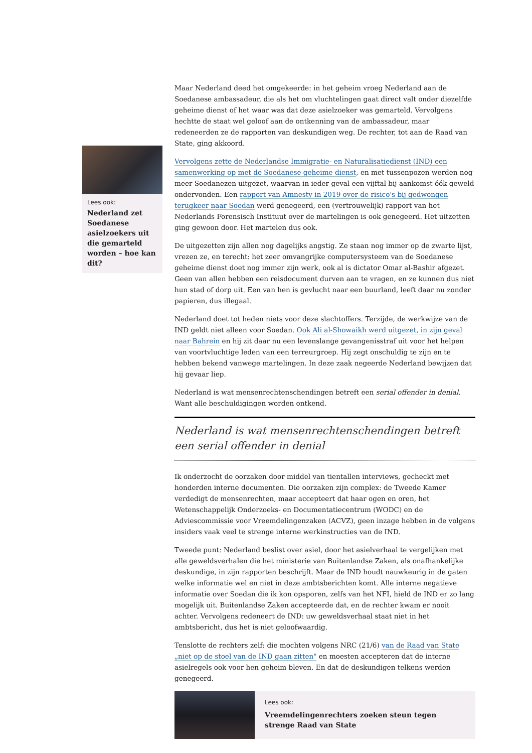Maar Nederland deed het omgekeerde: in het geheim vroeg Nederland aan de Soedanese ambassadeur, die als het om vluchtelingen gaat direct valt onder diezelfde geheime dienst of het waar was dat deze asielzoeker was gemarteld. Vervolgens hechtte de staat wel geloof aan de ontkenning van de ambassadeur, maar redeneerden ze de rapporten van deskundigen weg. De rechter, tot aan de Raad van State, ging akkoord.
Vervolgens zette de Nederlandse Immigratie- en Naturalisatiedienst (IND) een samenwerking op met de Soedanese geheime dienst, en met tussenpozen werden nog meer Soedanezen uitgezet, waarvan in ieder geval een vijftal bij aankomst óók geweld ondervonden. Een rapport van Amnesty in 2019 over de risico's bij gedwongen terugkeer naar Soedan werd genegeerd, een (vertrouwelijk) rapport van het Nederlands Forensisch Instituut over de martelingen is ook genegeerd. Het uitzetten ging gewoon door. Het martelen dus ook.
De uitgezetten zijn allen nog dagelijks angstig. Ze staan nog immer op de zwarte lijst, vrezen ze, en terecht: het zeer omvangrijke computersysteem van de Soedanese geheime dienst doet nog immer zijn werk, ook al is dictator Omar al-Bashir afgezet. Geen van allen hebben een reisdocument durven aan te vragen, en ze kunnen dus niet hun stad of dorp uit. Een van hen is gevlucht naar een buurland, leeft daar nu zonder papieren, dus illegaal.
Nederland doet tot heden niets voor deze slachtoffers. Terzijde, de werkwijze van de IND geldt niet alleen voor Soedan. Ook Ali al-Showaikh werd uitgezet, in zijn geval naar Bahrein en hij zit daar nu een levenslange gevangenisstraf uit voor het helpen van voortvluchtige leden van een terreurgroep. Hij zegt onschuldig te zijn en te hebben bekend vanwege martelingen. In deze zaak negeerde Nederland bewijzen dat hij gevaar liep.
Nederland is wat mensenrechtenschendingen betreft een serial offender in denial. Want alle beschuldigingen worden ontkend.
Nederland is wat mensenrechtenschendingen betreft een serial offender in denial
Ik onderzocht de oorzaken door middel van tientallen interviews, gecheckt met honderden interne documenten. Die oorzaken zijn complex: de Tweede Kamer verdedigt de mensenrechten, maar accepteert dat haar ogen en oren, het Wetenschappelijk Onderzoeks- en Documentatiecentrum (WODC) en de Adviescommissie voor Vreemdelingenzaken (ACVZ), geen inzage hebben in de volgens insiders vaak veel te strenge interne werkinstructies van de IND.
Tweede punt: Nederland beslist over asiel, door het asielverhaal te vergelijken met alle geweldsverhalen die het ministerie van Buitenlandse Zaken, als onafhankelijke deskundige, in zijn rapporten beschrijft. Maar de IND houdt nauwkeurig in de gaten welke informatie wel en niet in deze ambtsberichten komt. Alle interne negatieve informatie over Soedan die ik kon opsporen, zelfs van het NFI, hield de IND er zo lang mogelijk uit. Buitenlandse Zaken accepteerde dat, en de rechter kwam er nooit achter. Vervolgens redeneert de IND: uw geweldsverhaal staat niet in het ambtsbericht, dus het is niet geloofwaardig.
Tenslotte de rechters zelf: die mochten volgens NRC (21/6) van de Raad van State „niet op de stoel van de IND gaan zitten" en moesten accepteren dat de interne asielregels ook voor hen geheim bleven. En dat de deskundigen telkens werden genegeerd.
Lees ook:
Vreemdelingenrechters zoeken steun tegen strenge Raad van State
Lees ook:
Nederland zet Soedanese asielzoekers uit die gemarteld worden – hoe kan dit?